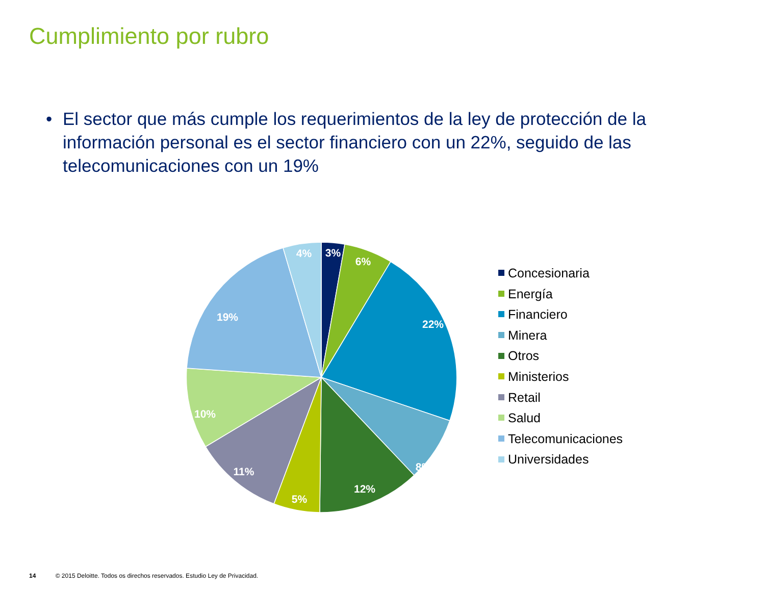Cumplimiento por rubro
• El sector que más cumple los requerimientos de la ley de protección de la información personal es el sector financiero con un 22%, seguido de las telecomunicaciones con un 19%
3%
6%
22%
8%
12%
5%
11%
10%
19%
4%
Concesionaria
Energía
Financiero
Minera
Otros
Ministerios
Retail
Salud
Telecomunicaciones
Universidades
14 © 2015 Deloitte. Todos os direchos reservados. Estudio Ley de Privacidad.